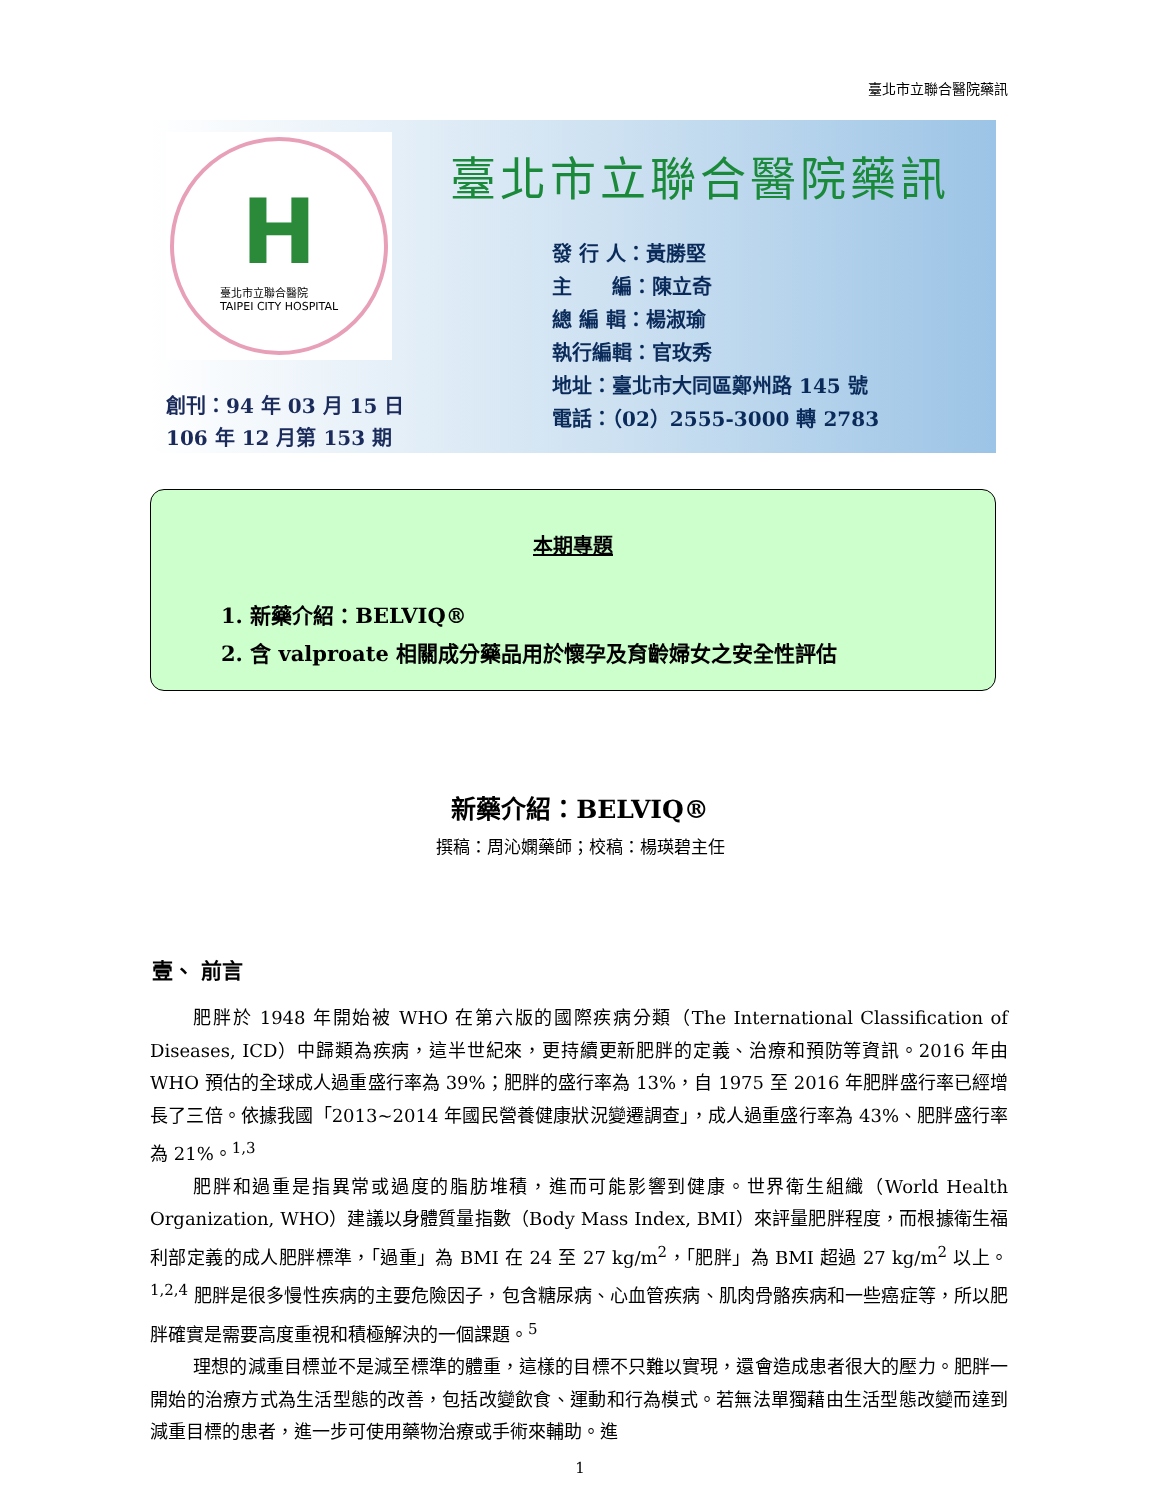臺北市立聯合醫院藥訊
H臺北市立聯合醫院
TAIPEI CITY HOSPITAL
創刊：94 年 03 月 15 日
106 年 12 月第 153 期
臺北市立聯合醫院藥訊
發 行 人：黃勝堅
主　　編：陳立奇
總 編 輯：楊淑瑜
執行編輯：官玫秀
地址：臺北市大同區鄭州路 145 號
電話：（02）2555-3000 轉 2783
本期專題
1. 新藥介紹：BELVIQ®
2. 含 valproate 相關成分藥品用於懷孕及育齡婦女之安全性評估
新藥介紹：BELVIQ®
撰稿：周沁嫻藥師；校稿：楊瑛碧主任
壹、 前言
肥胖於 1948 年開始被 WHO 在第六版的國際疾病分類（The International Classification of Diseases, ICD）中歸類為疾病，這半世紀來，更持續更新肥胖的定義、治療和預防等資訊。2016 年由 WHO 預估的全球成人過重盛行率為 39%；肥胖的盛行率為 13%，自 1975 至 2016 年肥胖盛行率已經增長了三倍。依據我國「2013~2014 年國民營養健康狀況變遷調查」，成人過重盛行率為 43%、肥胖盛行率為 21%。<sup>1,3</sup>
肥胖和過重是指異常或過度的脂肪堆積，進而可能影響到健康。世界衛生組織（World Health Organization, WHO）建議以身體質量指數（Body Mass Index, BMI）來評量肥胖程度，而根據衛生福利部定義的成人肥胖標準，「過重」為 BMI 在 24 至 27 kg/m<sup>2</sup>，「肥胖」為 BMI 超過 27 kg/m<sup>2</sup> 以上。<sup>1,2,4</sup> 肥胖是很多慢性疾病的主要危險因子，包含糖尿病、心血管疾病、肌肉骨骼疾病和一些癌症等，所以肥胖確實是需要高度重視和積極解決的一個課題。<sup>5</sup>
理想的減重目標並不是減至標準的體重，這樣的目標不只難以實現，還會造成患者很大的壓力。肥胖一開始的治療方式為生活型態的改善，包括改變飲食、運動和行為模式。若無法單獨藉由生活型態改變而達到減重目標的患者，進一步可使用藥物治療或手術來輔助。進
1